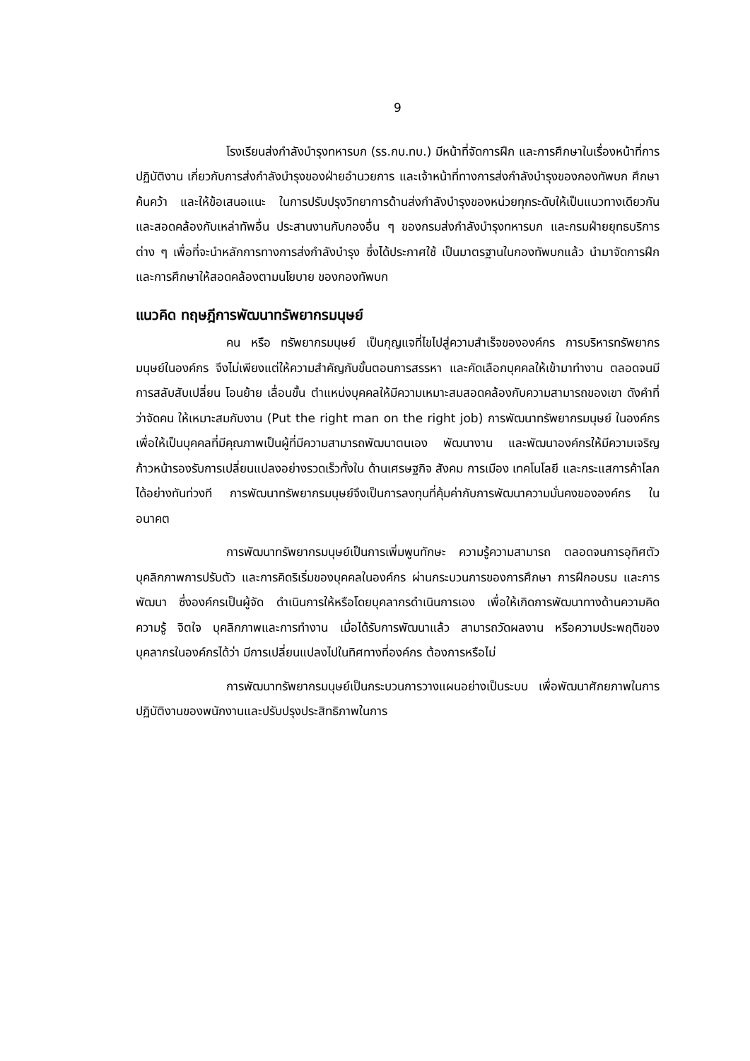9
โรงเรียนส่งกำลังบำรุงทหารบก (รร.กบ.ทบ.) มีหน้าที่จัดการฝึก และการศึกษาในเรื่องหน้าที่การปฏิบัติงาน เกี่ยวกับการส่งกำลังบำรุงของฝ่ายอำนวยการ และเจ้าหน้าที่ทางการส่งกำลังบำรุงของกองทัพบก ศึกษา ค้นคว้า และให้ข้อเสนอแนะ ในการปรับปรุงวิทยาการด้านส่งกำลังบำรุงของหน่วยทุกระดับให้เป็นแนวทางเดียวกัน และสอดคล้องกับเหล่าทัพอื่น ประสานงานกับกองอื่น ๆ ของกรมส่งกำลังบำรุงทหารบก และกรมฝ่ายยุทธบริการต่าง ๆ เพื่อที่จะนำหลักการทางการส่งกำลังบำรุง ซึ่งได้ประกาศใช้ เป็นมาตรฐานในกองทัพบกแล้ว นำมาจัดการฝึกและการศึกษาให้สอดคล้องตามนโยบาย ของกองทัพบก
แนวคิด ทฤษฎีการพัฒนาทรัพยากรมนุษย์
คน หรือ ทรัพยากรมนุษย์ เป็นกุญแจที่ไขไปสู่ความสำเร็จขององค์กร การบริหารทรัพยากรมนุษย์ในองค์กร จึงไม่เพียงแต่ให้ความสำคัญกับขั้นตอนการสรรหา และคัดเลือกบุคคลให้เข้ามาทำงาน ตลอดจนมีการสลับสับเปลี่ยน โอนย้าย เลื่อนขั้น ตำแหน่งบุคคลให้มีความเหมาะสมสอดคล้องกับความสามารถของเขา ดังคำที่ว่าจัดคน ให้เหมาะสมกับงาน (Put the right man on the right job) การพัฒนาทรัพยากรมนุษย์ ในองค์กร เพื่อให้เป็นบุคคลที่มีคุณภาพเป็นผู้ที่มีความสามารถพัฒนาตนเอง พัฒนางาน และพัฒนาองค์กรให้มีความเจริญก้าวหน้ารองรับการเปลี่ยนแปลงอย่างรวดเร็วทั้งใน ด้านเศรษฐกิจ สังคม การเมือง เทคโนโลยี และกระแสการค้าโลกได้อย่างทันท่วงที การพัฒนาทรัพยากรมนุษย์จึงเป็นการลงทุนที่คุ้มค่ากับการพัฒนาความมั่นคงขององค์กร ในอนาคต
การพัฒนาทรัพยากรมนุษย์เป็นการเพิ่มพูนทักษะ ความรู้ความสามารถ ตลอดจนการอุทิศตัว บุคลิกภาพการปรับตัว และการคิดริเริ่มของบุคคลในองค์กร ผ่านกระบวนการของการศึกษา การฝึกอบรม และการพัฒนา ซึ่งองค์กรเป็นผู้จัด ดำเนินการให้หรือโดยบุคลากรดำเนินการเอง เพื่อให้เกิดการพัฒนาทางด้านความคิด ความรู้ จิตใจ บุคลิกภาพและการทำงาน เมื่อได้รับการพัฒนาแล้ว สามารถวัดผลงาน หรือความประพฤติของบุคลากรในองค์กรได้ว่า มีการเปลี่ยนแปลงไปในทิศทางที่องค์กร ต้องการหรือไม่
การพัฒนาทรัพยากรมนุษย์เป็นกระบวนการวางแผนอย่างเป็นระบบ เพื่อพัฒนาศักยภาพในการปฏิบัติงานของพนักงานและปรับปรุงประสิทธิภาพในการ